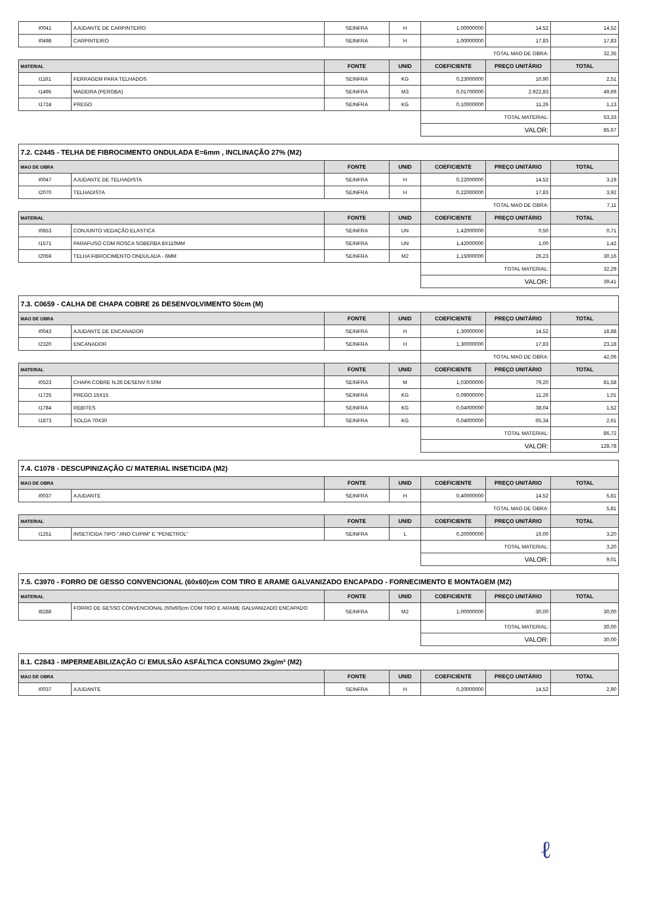| I0041 | AJUDANTE DE CARPINTEIRO | SEINFRA | H | 1,00000000 | 14,52 | 14,52 |
| I0498 | CARPINTEIRO | SEINFRA | H | 1,00000000 | 17,83 | 17,83 |
| | | | | TOTAL MAO DE OBRA: | | 32,35 |
| MATERIAL | | FONTE | UNID | COEFICIENTE | PREÇO UNITÁRIO | TOTAL |
| I1161 | FERRAGEM PARA TELHADOS | SEINFRA | KG | 0,23000000 | 10,90 | 2,51 |
| I1495 | MADEIRA (PEROBA) | SEINFRA | M3 | 0,01700000 | 2.922,83 | 49,69 |
| I1724 | PREGO | SEINFRA | KG | 0,10000000 | 11,26 | 1,13 |
| | | | | TOTAL MATERIAL: | | 53,33 |
| | | | | VALOR: | | 85,67 |
| 7.2. C2445 - TELHA DE FIBROCIMENTO ONDULADA E=6mm , INCLINAÇÃO 27% (M2) | | | | | | |
| MAO DE OBRA | | FONTE | UNID | COEFICIENTE | PREÇO UNITÁRIO | TOTAL |
| I0047 | AJUDANTE DE TELHADISTA | SEINFRA | H | 0,22000000 | 14,52 | 3,19 |
| I2070 | TELHADISTA | SEINFRA | H | 0,22000000 | 17,83 | 3,92 |
| | | | | TOTAL MAO DE OBRA: | | 7,11 |
| MATERIAL | | FONTE | UNID | COEFICIENTE | PREÇO UNITÁRIO | TOTAL |
| I0853 | CONJUNTO VEDAÇÃO ELASTICA | SEINFRA | UN | 1,42000000 | 0,50 | 0,71 |
| I1571 | PARAFUSO COM ROSCA SOBERBA 8X110MM | SEINFRA | UN | 1,42000000 | 1,00 | 1,42 |
| I2059 | TELHA FIBROCIMENTO ONDULADA - 6MM | SEINFRA | M2 | 1,15000000 | 26,23 | 30,16 |
| | | | | TOTAL MATERIAL: | | 32,29 |
| | | | | VALOR: | | 39,41 |
| 7.3. C0659 - CALHA DE CHAPA COBRE 26 DESENVOLVIMENTO 50cm (M) | | | | | | |
| MAO DE OBRA | | FONTE | UNID | COEFICIENTE | PREÇO UNITÁRIO | TOTAL |
| I0043 | AJUDANTE DE ENCANADOR | SEINFRA | H | 1,30000000 | 14,52 | 18,88 |
| I2320 | ENCANADOR | SEINFRA | H | 1,30000000 | 17,83 | 23,18 |
| | | | | TOTAL MAO DE OBRA: | | 42,06 |
| MATERIAL | | FONTE | UNID | COEFICIENTE | PREÇO UNITÁRIO | TOTAL |
| I0523 | CHAPA COBRE N.26 DESENV 0.50M | SEINFRA | M | 1,03000000 | 79,20 | 81,58 |
| I1725 | PREGO 15X15 | SEINFRA | KG | 0,09000000 | 11,26 | 1,01 |
| I1784 | REBITES | SEINFRA | KG | 0,04000000 | 38,04 | 1,52 |
| I1873 | SOLDA 70X30 | SEINFRA | KG | 0,04000000 | 65,34 | 2,61 |
| | | | | TOTAL MATERIAL: | | 86,72 |
| | | | | VALOR: | | 128,78 |
| 7.4. C1078 - DESCUPINIZAÇÃO C/ MATERIAL INSETICIDA (M2) | | | | | | |
| MAO DE OBRA | | FONTE | UNID | COEFICIENTE | PREÇO UNITÁRIO | TOTAL |
| I0037 | AJUDANTE | SEINFRA | H | 0,40000000 | 14,52 | 5,81 |
| | | | | TOTAL MAO DE OBRA: | | 5,81 |
| MATERIAL | | FONTE | UNID | COEFICIENTE | PREÇO UNITÁRIO | TOTAL |
| I1251 | INSETICIDA TIPO "JINO CUPIM" E "PENETROL" | SEINFRA | L | 0,20000000 | 16,00 | 3,20 |
| | | | | TOTAL MATERIAL: | | 3,20 |
| | | | | VALOR: | | 9,01 |
| 7.5. C3970 - FORRO DE GESSO CONVENCIONAL (60x60)cm COM TIRO E ARAME GALVANIZADO ENCAPADO - FORNECIMENTO E MONTAGEM (M2) | | | | | | |
| MATERIAL | | FONTE | UNID | COEFICIENTE | PREÇO UNITÁRIO | TOTAL |
| I8288 | FORRO DE GESSO CONVENCIONAL (60x60)cm COM TIRO E ARAME GALVANIZADO ENCAPADO | SEINFRA | M2 | 1,00000000 | 30,00 | 30,00 |
| | | | | TOTAL MATERIAL: | | 30,00 |
| | | | | VALOR: | | 30,00 |
| 8.1. C2843 - IMPERMEABILIZAÇÃO C/ EMULSÃO ASFÁLTICA CONSUMO 2kg/m² (M2) | | | | | | |
| MAO DE OBRA | | FONTE | UNID | COEFICIENTE | PREÇO UNITÁRIO | TOTAL |
| I0037 | AJUDANTE | SEINFRA | H | 0,20000000 | 14,52 | 2,90 |
ℓ